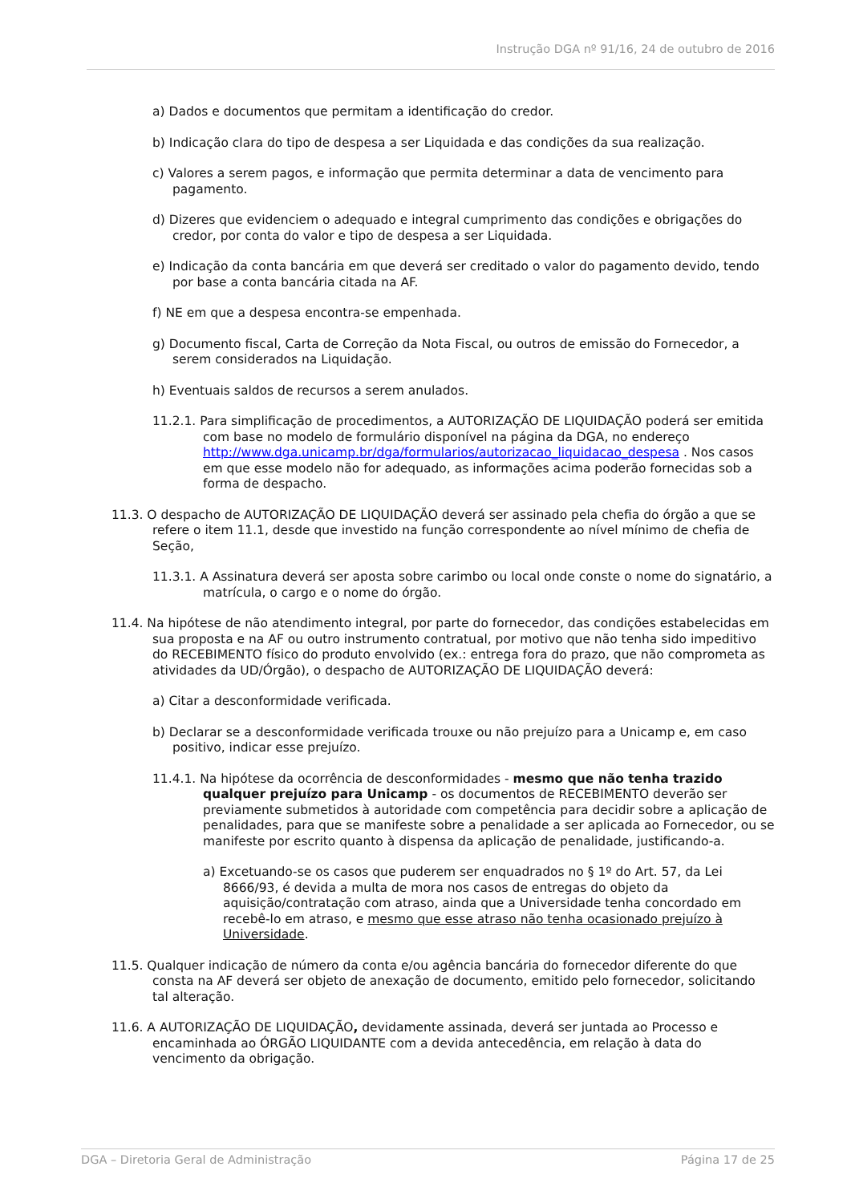Instrução DGA nº 91/16, 24 de outubro de 2016
a) Dados e documentos que permitam a identificação do credor.
b) Indicação clara do tipo de despesa a ser Liquidada e das condições da sua realização.
c) Valores a serem pagos, e informação que permita determinar a data de vencimento para pagamento.
d) Dizeres que evidenciem o adequado e integral cumprimento das condições e obrigações do credor, por conta do valor e tipo de despesa a ser Liquidada.
e) Indicação da conta bancária em que deverá ser creditado o valor do pagamento devido, tendo por base a conta bancária citada na AF.
f) NE em que a despesa encontra-se empenhada.
g) Documento fiscal, Carta de Correção da Nota Fiscal, ou outros de emissão do Fornecedor, a serem considerados na Liquidação.
h) Eventuais saldos de recursos a serem anulados.
11.2.1. Para simplificação de procedimentos, a AUTORIZAÇÃO DE LIQUIDAÇÃO poderá ser emitida com base no modelo de formulário disponível na página da DGA, no endereço http://www.dga.unicamp.br/dga/formularios/autorizacao_liquidacao_despesa . Nos casos em que esse modelo não for adequado, as informações acima poderão fornecidas sob a forma de despacho.
11.3. O despacho de AUTORIZAÇÃO DE LIQUIDAÇÃO deverá ser assinado pela chefia do órgão a que se refere o item 11.1, desde que investido na função correspondente ao nível mínimo de chefia de Seção,
11.3.1. A Assinatura deverá ser aposta sobre carimbo ou local onde conste o nome do signatário, a matrícula, o cargo e o nome do órgão.
11.4. Na hipótese de não atendimento integral, por parte do fornecedor, das condições estabelecidas em sua proposta e na AF ou outro instrumento contratual, por motivo que não tenha sido impeditivo do RECEBIMENTO físico do produto envolvido (ex.: entrega fora do prazo, que não comprometa as atividades da UD/Órgão), o despacho de AUTORIZAÇÃO DE LIQUIDAÇÃO deverá:
a) Citar a desconformidade verificada.
b) Declarar se a desconformidade verificada trouxe ou não prejuízo para a Unicamp e, em caso positivo, indicar esse prejuízo.
11.4.1. Na hipótese da ocorrência de desconformidades - mesmo que não tenha trazido qualquer prejuízo para Unicamp - os documentos de RECEBIMENTO deverão ser previamente submetidos à autoridade com competência para decidir sobre a aplicação de penalidades, para que se manifeste sobre a penalidade a ser aplicada ao Fornecedor, ou se manifeste por escrito quanto à dispensa da aplicação de penalidade, justificando-a.
a) Excetuando-se os casos que puderem ser enquadrados no § 1º do Art. 57, da Lei 8666/93, é devida a multa de mora nos casos de entregas do objeto da aquisição/contratação com atraso, ainda que a Universidade tenha concordado em recebê-lo em atraso, e mesmo que esse atraso não tenha ocasionado prejuízo à Universidade.
11.5. Qualquer indicação de número da conta e/ou agência bancária do fornecedor diferente do que consta na AF deverá ser objeto de anexação de documento, emitido pelo fornecedor, solicitando tal alteração.
11.6. A AUTORIZAÇÃO DE LIQUIDAÇÃO, devidamente assinada, deverá ser juntada ao Processo e encaminhada ao ÓRGÃO LIQUIDANTE com a devida antecedência, em relação à data do vencimento da obrigação.
DGA – Diretoria Geral de Administração Página 17 de 25